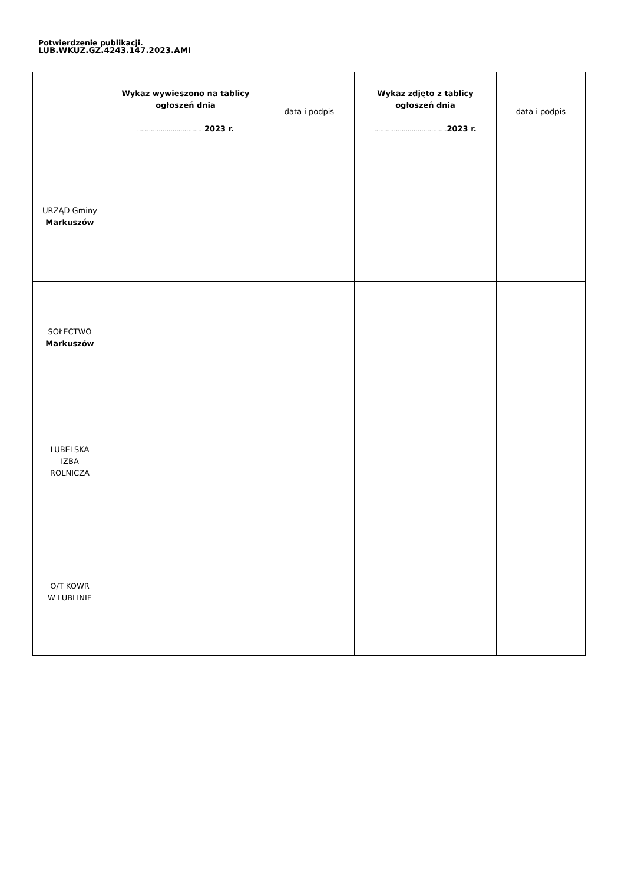Potwierdzenie publikacji.
LUB.WKUZ.GZ.4243.147.2023.AMI
| | Wykaz wywieszono na tablicy ogłoszeń dnia …………………………… 2023 r. | data i podpis | Wykaz zdjęto z tablicy ogłoszeń dnia ………………………………. 2023 r. | data i podpis |
| --- | --- | --- | --- | --- |
| URZĄD Gminy Markuszów | | | | |
| SOŁECTWO Markuszów | | | | |
| LUBELSKA IZBA ROLNICZA | | | | |
| O/T KOWR W LUBLINIE | | | | |